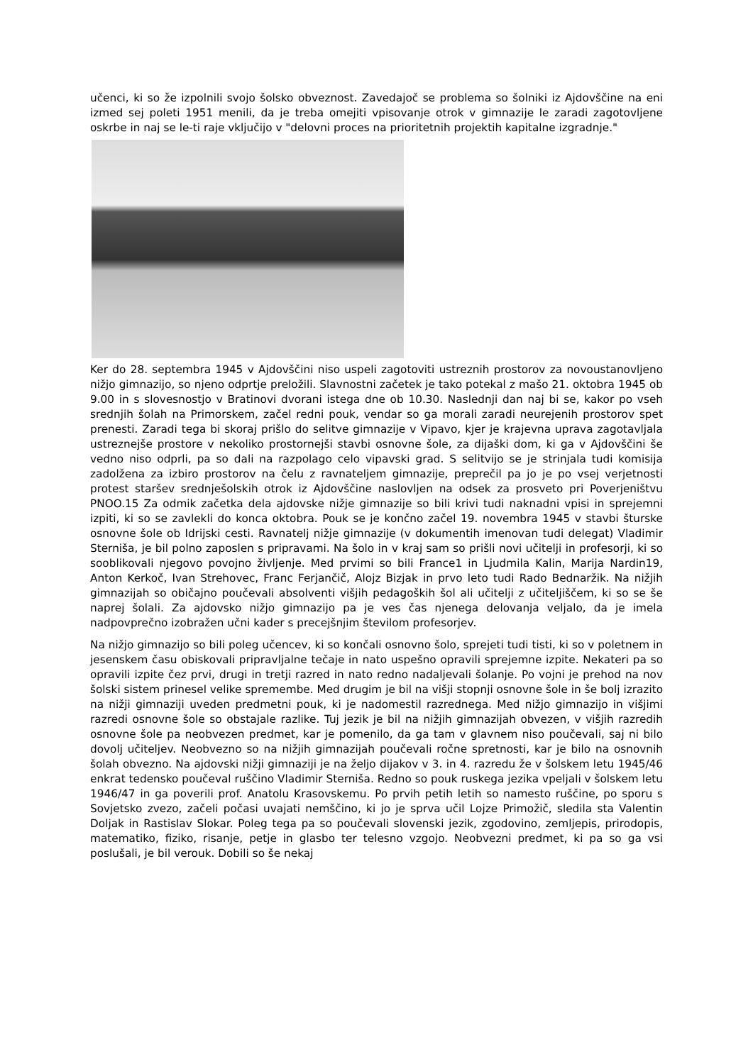učenci, ki so že izpolnili svojo šolsko obveznost. Zavedajoč se problema so šolniki iz Ajdovščine na eni izmed sej poleti 1951 menili, da je treba omejiti vpisovanje otrok v gimnazije le zaradi zagotovljene oskrbe in naj se le-ti raje vključijo v "delovni proces na prioritetnih projektih kapitalne izgradnje."
Ker do 28. septembra 1945 v Ajdovščini niso uspeli zagotoviti ustreznih prostorov za novoustanovljeno nižjo gimnazijo, so njeno odprtje preložili. Slavnostni začetek je tako potekal z mašo 21. oktobra 1945 ob 9.00 in s slovesnostjo v Bratinovi dvorani istega dne ob 10.30. Naslednji dan naj bi se, kakor po vseh srednjih šolah na Primorskem, začel redni pouk, vendar so ga morali zaradi neurejenih prostorov spet prenesti. Zaradi tega bi skoraj prišlo do selitve gimnazije v Vipavo, kjer je krajevna uprava zagotavljala ustreznejše prostore v nekoliko prostornejši stavbi osnovne šole, za dijaški dom, ki ga v Ajdovščini še vedno niso odprli, pa so dali na razpolago celo vipavski grad. S selitvijo se je strinjala tudi komisija zadolžena za izbiro prostorov na čelu z ravnateljem gimnazije, preprečil pa jo je po vsej verjetnosti protest staršev srednješolskih otrok iz Ajdovščine naslovljen na odsek za prosveto pri Poverjeništvu PNOO.15 Za odmik začetka dela ajdovske nižje gimnazije so bili krivi tudi naknadni vpisi in sprejemni izpiti, ki so se zavlekli do konca oktobra. Pouk se je končno začel 19. novembra 1945 v stavbi šturske osnovne šole ob Idrijski cesti. Ravnatelj nižje gimnazije (v dokumentih imenovan tudi delegat) Vladimir Sterniša, je bil polno zaposlen s pripravami. Na šolo in v kraj sam so prišli novi učitelji in profesorji, ki so sooblikovali njegovo povojno življenje. Med prvimi so bili France1 in Ljudmila Kalin, Marija Nardin19, Anton Kerkoč, Ivan Strehovec, Franc Ferjančič, Alojz Bizjak in prvo leto tudi Rado Bednaržik. Na nižjih gimnazijah so običajno poučevali absolventi višjih pedagoških šol ali učitelji z učiteljiščem, ki so se še naprej šolali. Za ajdovsko nižjo gimnazijo pa je ves čas njenega delovanja veljalo, da je imela nadpovprečno izobražen učni kader s precejšnjim številom profesorjev.
Na nižjo gimnazijo so bili poleg učencev, ki so končali osnovno šolo, sprejeti tudi tisti, ki so v poletnem in jesenskem času obiskovali pripravljalne tečaje in nato uspešno opravili sprejemne izpite. Nekateri pa so opravili izpite čez prvi, drugi in tretji razred in nato redno nadaljevali šolanje. Po vojni je prehod na nov šolski sistem prinesel velike spremembe. Med drugim je bil na višji stopnji osnovne šole in še bolj izrazito na nižji gimnaziji uveden predmetni pouk, ki je nadomestil razrednega. Med nižjo gimnazijo in višjimi razredi osnovne šole so obstajale razlike. Tuj jezik je bil na nižjih gimnazijah obvezen, v višjih razredih osnovne šole pa neobvezen predmet, kar je pomenilo, da ga tam v glavnem niso poučevali, saj ni bilo dovolj učiteljev. Neobvezno so na nižjih gimnazijah poučevali ročne spretnosti, kar je bilo na osnovnih šolah obvezno. Na ajdovski nižji gimnaziji je na željo dijakov v 3. in 4. razredu že v šolskem letu 1945/46 enkrat tedensko poučeval ruščino Vladimir Sterniša. Redno so pouk ruskega jezika vpeljali v šolskem letu 1946/47 in ga poverili prof. Anatolu Krasovskemu. Po prvih petih letih so namesto ruščine, po sporu s Sovjetsko zvezo, začeli počasi uvajati nemščino, ki jo je sprva učil Lojze Primožič, sledila sta Valentin Doljak in Rastislav Slokar. Poleg tega pa so poučevali slovenski jezik, zgodovino, zemljepis, prirodopis, matematiko, fiziko, risanje, petje in glasbo ter telesno vzgojo. Neobvezni predmet, ki pa so ga vsi poslušali, je bil verouk. Dobili so še nekaj